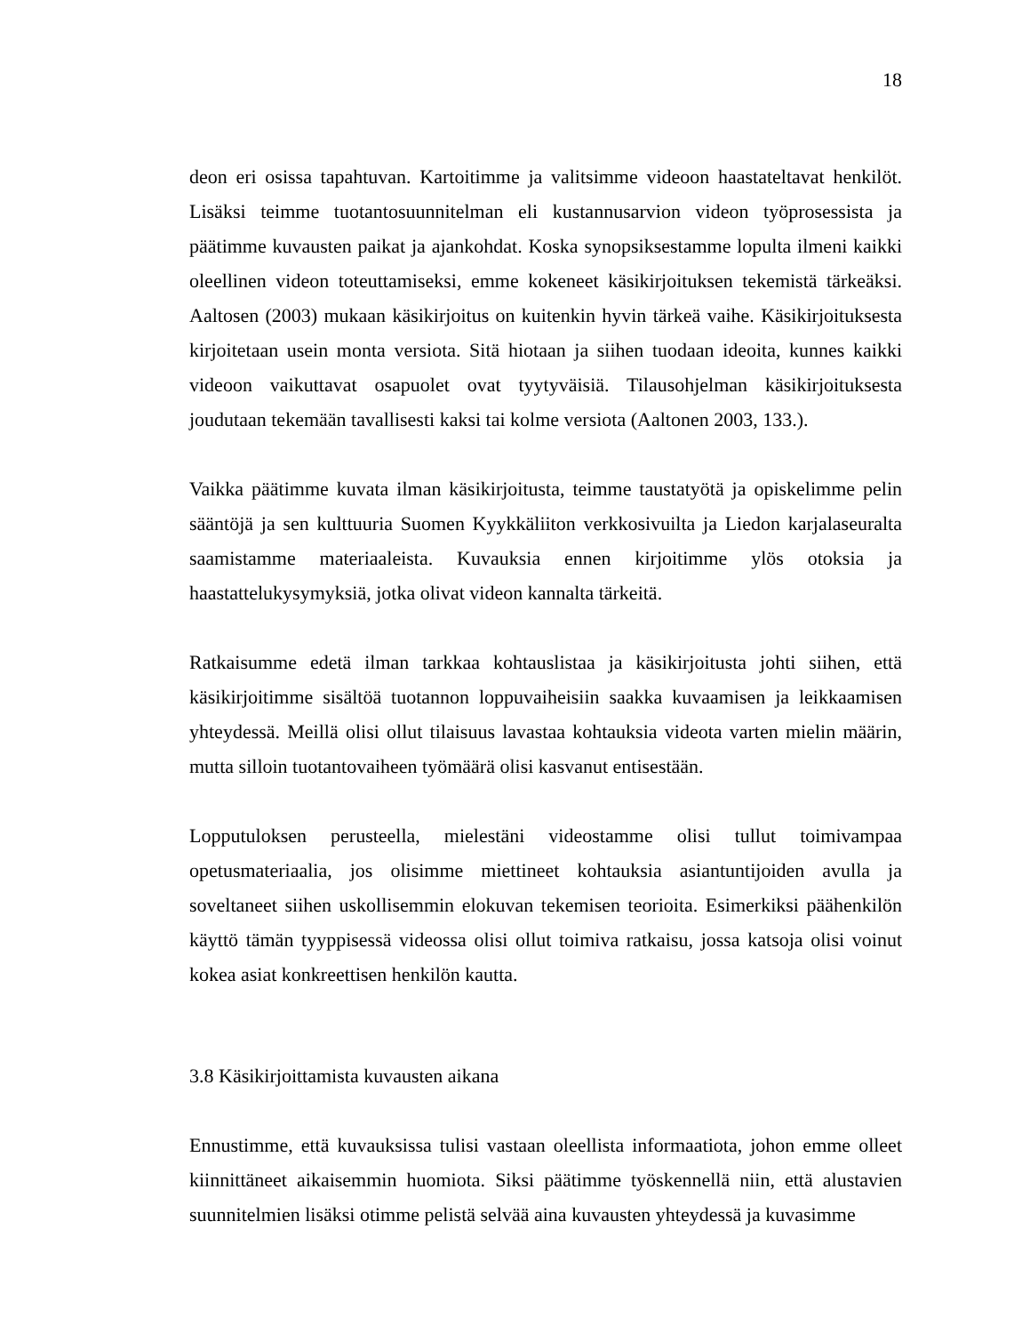18
deon eri osissa tapahtuvan. Kartoitimme ja valitsimme videoon haastateltavat henkilöt. Lisäksi teimme tuotantosuunnitelman eli kustannusarvion videon työprosessista ja päätimme kuvausten paikat ja ajankohdat. Koska synopsiksestamme lopulta ilmeni kaikki oleellinen videon toteuttamiseksi, emme kokeneet käsikirjoituksen tekemistä tärkeäksi. Aaltosen (2003) mukaan käsikirjoitus on kuitenkin hyvin tärkeä vaihe. Käsikirjoituksesta kirjoitetaan usein monta versiota. Sitä hiotaan ja siihen tuodaan ideoita, kunnes kaikki videoon vaikuttavat osapuolet ovat tyytyväisiä. Tilausohjelman käsikirjoituksesta joudutaan tekemään tavallisesti kaksi tai kolme versiota (Aaltonen 2003, 133.).
Vaikka päätimme kuvata ilman käsikirjoitusta, teimme taustatyötä ja opiskelimme pelin sääntöjä ja sen kulttuuria Suomen Kyykkäliiton verkkosivuilta ja Liedon karjalaseuralta saamistamme materiaaleista. Kuvauksia ennen kirjoitimme ylös otoksia ja haastattelukysymyksiä, jotka olivat videon kannalta tärkeitä.
Ratkaisumme edetä ilman tarkkaa kohtauslistaa ja käsikirjoitusta johti siihen, että käsikirjoitimme sisältöä tuotannon loppuvaiheisiin saakka kuvaamisen ja leikkaamisen yhteydessä. Meillä olisi ollut tilaisuus lavastaa kohtauksia videota varten mielin määrin, mutta silloin tuotantovaiheen työmäärä olisi kasvanut entisestään.
Lopputuloksen perusteella, mielestäni videostamme olisi tullut toimivampaa opetusmateriaalia, jos olisimme miettineet kohtauksia asiantuntijoiden avulla ja soveltaneet siihen uskollisemmin elokuvan tekemisen teorioita. Esimerkiksi päähenkilön käyttö tämän tyyppisessä videossa olisi ollut toimiva ratkaisu, jossa katsoja olisi voinut kokea asiat konkreettisen henkilön kautta.
3.8 Käsikirjoittamista kuvausten aikana
Ennustimme, että kuvauksissa tulisi vastaan oleellista informaatiota, johon emme olleet kiinnittäneet aikaisemmin huomiota. Siksi päätimme työskennellä niin, että alustavien suunnitelmien lisäksi otimme pelistä selvää aina kuvausten yhteydessä ja kuvasimme